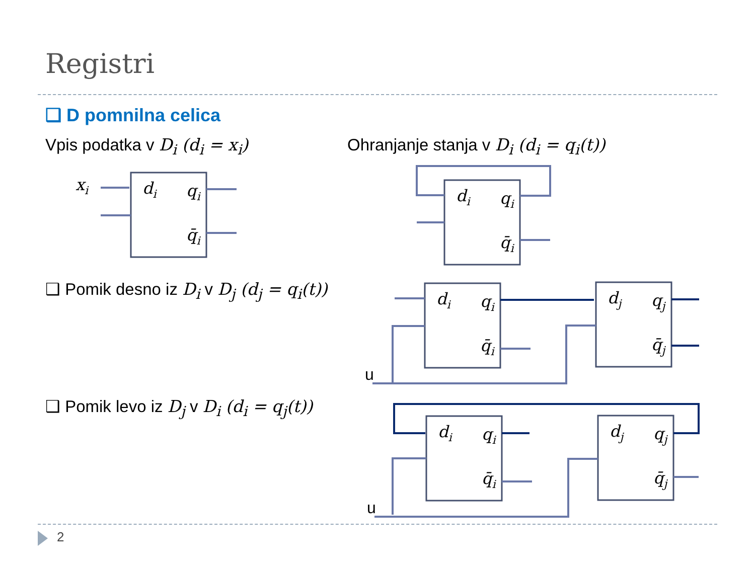Registri
❑ D pomnilna celica
Vpis podatka v D<sub>i</sub> (d<sub>i</sub> = x<sub>i</sub>)
Ohranjanje stanja v D<sub>i</sub> (d<sub>i</sub> = q<sub>i</sub>(t))
❑ Pomik desno iz D<sub>i</sub> v D<sub>j</sub> (d<sub>j</sub> = q<sub>i</sub>(t))
❑ Pomik levo iz D<sub>j</sub> v D<sub>i</sub> (d<sub>i</sub> = q<sub>j</sub>(t))
xi
di
qi
q̄i
di
qi
q̄i
di
qi
q̄i
dj
qj
q̄j
di
qi
q̄i
dj
qj
q̄j
u
u
2